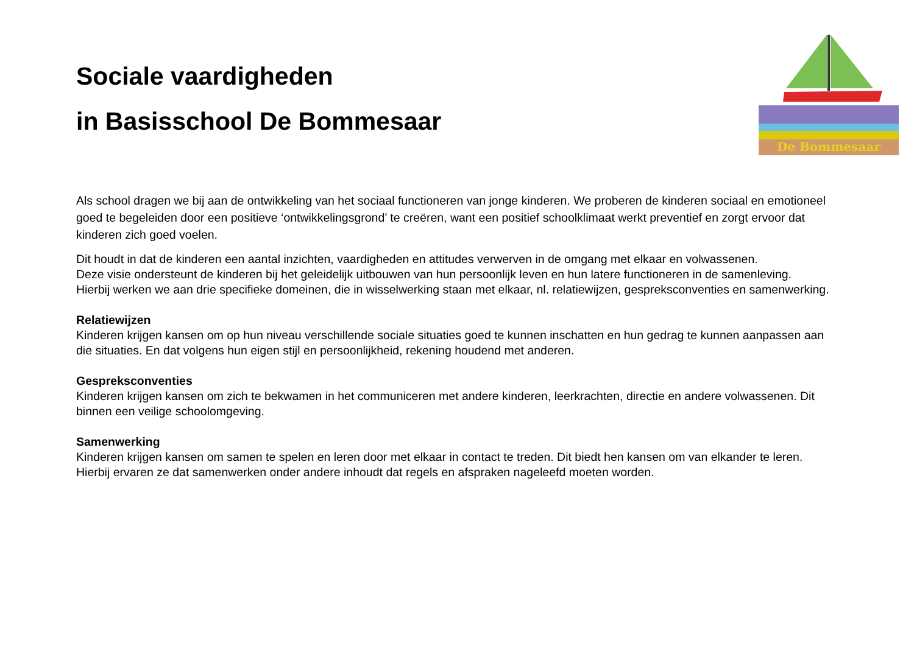Sociale vaardigheden
in Basisschool De Bommesaar
De Bommesaar
Als school dragen we bij aan de ontwikkeling van het sociaal functioneren van jonge kinderen. We proberen de kinderen sociaal en emotioneel goed te begeleiden door een positieve ‘ontwikkelingsgrond’ te creëren, want een positief schoolklimaat werkt preventief en zorgt ervoor dat kinderen zich goed voelen.
Dit houdt in dat de kinderen een aantal inzichten, vaardigheden en attitudes verwerven in de omgang met elkaar en volwassenen.
Deze visie ondersteunt de kinderen bij het geleidelijk uitbouwen van hun persoonlijk leven en hun latere functioneren in de samenleving.
Hierbij werken we aan drie specifieke domeinen, die in wisselwerking staan met elkaar, nl. relatiewijzen, gespreksconventies en samenwerking.
Relatiewijzen
Kinderen krijgen kansen om op hun niveau verschillende sociale situaties goed te kunnen inschatten en hun gedrag te kunnen aanpassen aan die situaties. En dat volgens hun eigen stijl en persoonlijkheid, rekening houdend met anderen.
Gespreksconventies
Kinderen krijgen kansen om zich te bekwamen in het communiceren met andere kinderen, leerkrachten, directie en andere volwassenen. Dit binnen een veilige schoolomgeving.
Samenwerking
Kinderen krijgen kansen om samen te spelen en leren door met elkaar in contact te treden. Dit biedt hen kansen om van elkander te leren. Hierbij ervaren ze dat samenwerken onder andere inhoudt dat regels en afspraken nageleefd moeten worden.